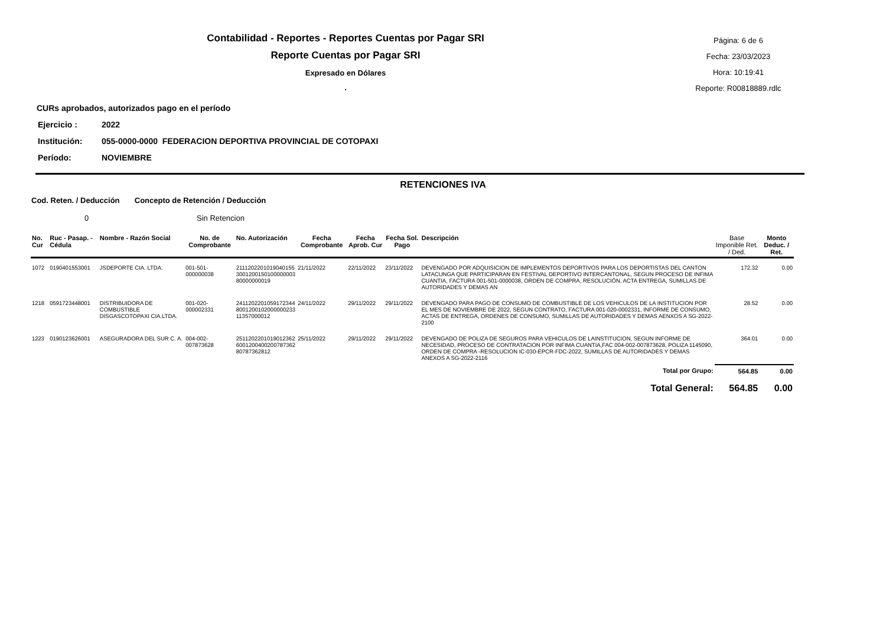Contabilidad - Reportes - Reportes Cuentas por Pagar SRI
Reporte Cuentas por Pagar SRI
Expresado en Dólares
.
Página: 6 de 6
Fecha: 23/03/2023
Hora: 10:19:41
Reporte: R00818889.rdlc
CURs aprobados, autorizados pago en el período
Ejercicio : 2022
Institución: 055-0000-0000 FEDERACION DEPORTIVA PROVINCIAL DE COTOPAXI
Período: NOVIEMBRE
RETENCIONES IVA
Cod. Reten. / Deducción Concepto de Retención / Deducción
0 Sin Retencion
| No. Cur | Ruc - Pasap. - Cédula | Nombre - Razón Social | No. de Comprobante | No. Autorización | Fecha Comprobante | Fecha Aprob. Cur | Fecha Sol. Pago | Descripción | Base Imponible Ret. / Ded. | Monto Deduc. / Ret. |
| --- | --- | --- | --- | --- | --- | --- | --- | --- | --- | --- |
| 1072 | 0190401553001 | JSDEPORTE CIA. LTDA. | 001-501-000000038 | 2111202201019040155 3001200150100000003 80000000019 | 21/11/2022 | 22/11/2022 | 23/11/2022 | DEVENGADO POR ADQUISICION DE IMPLEMENTOS DEPORTIVOS PARA LOS DEPORTISTAS DEL CANTON LATACUNGA QUE PARTICIPARAN EN FESTIVAL DEPORTIVO INTERCANTONAL, SEGUN PROCESO DE INFIMA CUANTIA, FACTURA 001-501-0000038, ORDEN DE COMPRA, RESOLUCIÓN, ACTA ENTREGA, SUMILLAS DE AUTORIDADES Y DEMAS AN | 172.32 | 0.00 |
| 1218 | 0591723448001 | DISTRIBUIDORA DE COMBUSTIBLE DISGASCOTOPAXI CIA.LTDA. | 001-020-000002331 | 2411202201059172344 8001200102000000233 11357000012 | 24/11/2022 | 29/11/2022 | 29/11/2022 | DEVENGADO PARA PAGO DE CONSUMO DE COMBUSTIBLE DE LOS VEHICULOS DE LA INSTITUCION POR EL MES DE NOVIEMBRE DE 2022, SEGUN CONTRATO, FACTURA 001-020-0002331, INFORME DE CONSUMO, ACTAS DE ENTREGA, ORDENES DE CONSUMO, SUMILLAS DE AUTORIDADES Y DEMAS AENXOS A SG-2022-2100 | 28.52 | 0.00 |
| 1223 | 0190123626001 | ASEGURADORA DEL SUR C. A. | 004-002-007873628 | 2511202201019012362 6001200400200787362 80787362812 | 25/11/2022 | 29/11/2022 | 29/11/2022 | DEVENGADO DE POLIZA DE SEGUROS PARA VEHICULOS DE LAINSTITUCION, SEGUN INFORME DE NECESIDAD, PROCESO DE CONTRATACION POR INFIMA CUANTIA,FAC 004-002-007873628, POLIZA 1145090, ORDEN DE COMPRA -RESOLUCION IC-030-EPCR-FDC-2022, SUMILLAS DE AUTORIDADES Y DEMAS ANEXOS A SG-2022-2116 | 364.01 | 0.00 |
| Total por Grupo: | | | | | | | | | 564.85 | 0.00 |
| Total General: | | | | | | | | | 564.85 | 0.00 |